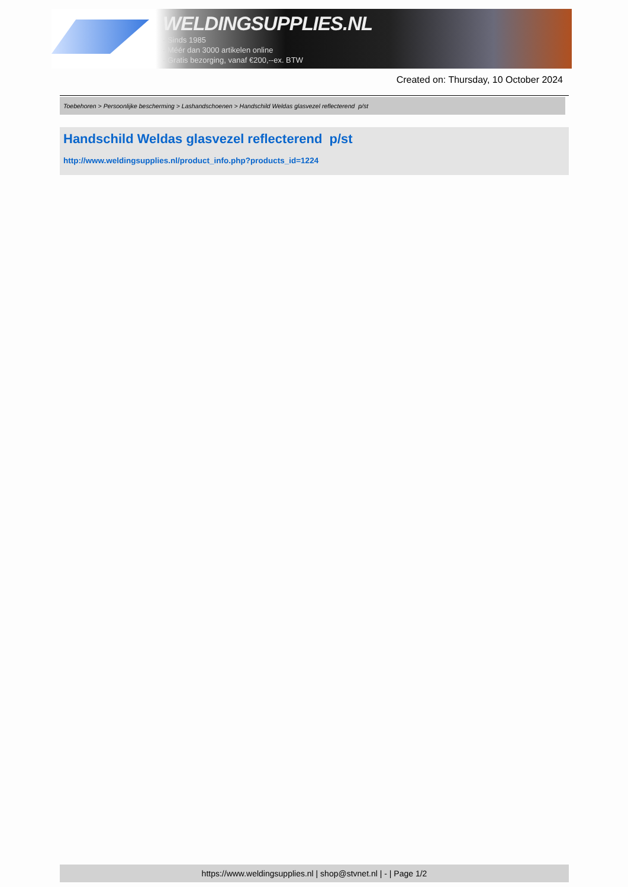WELDINGSUPPLIES.NL
- Sinds 1985
- Méér dan 3000 artikelen online
- Gratis bezorging, vanaf €200,--ex. BTW
Created on: Thursday, 10 October 2024
Toebehoren > Persoonlijke bescherming > Lashandschoenen > Handschild Weldas glasvezel reflecterend p/st
Handschild Weldas glasvezel reflecterend p/st
http://www.weldingsupplies.nl/product_info.php?products_id=1224
https://www.weldingsupplies.nl | shop@stvnet.nl | - | Page 1/2